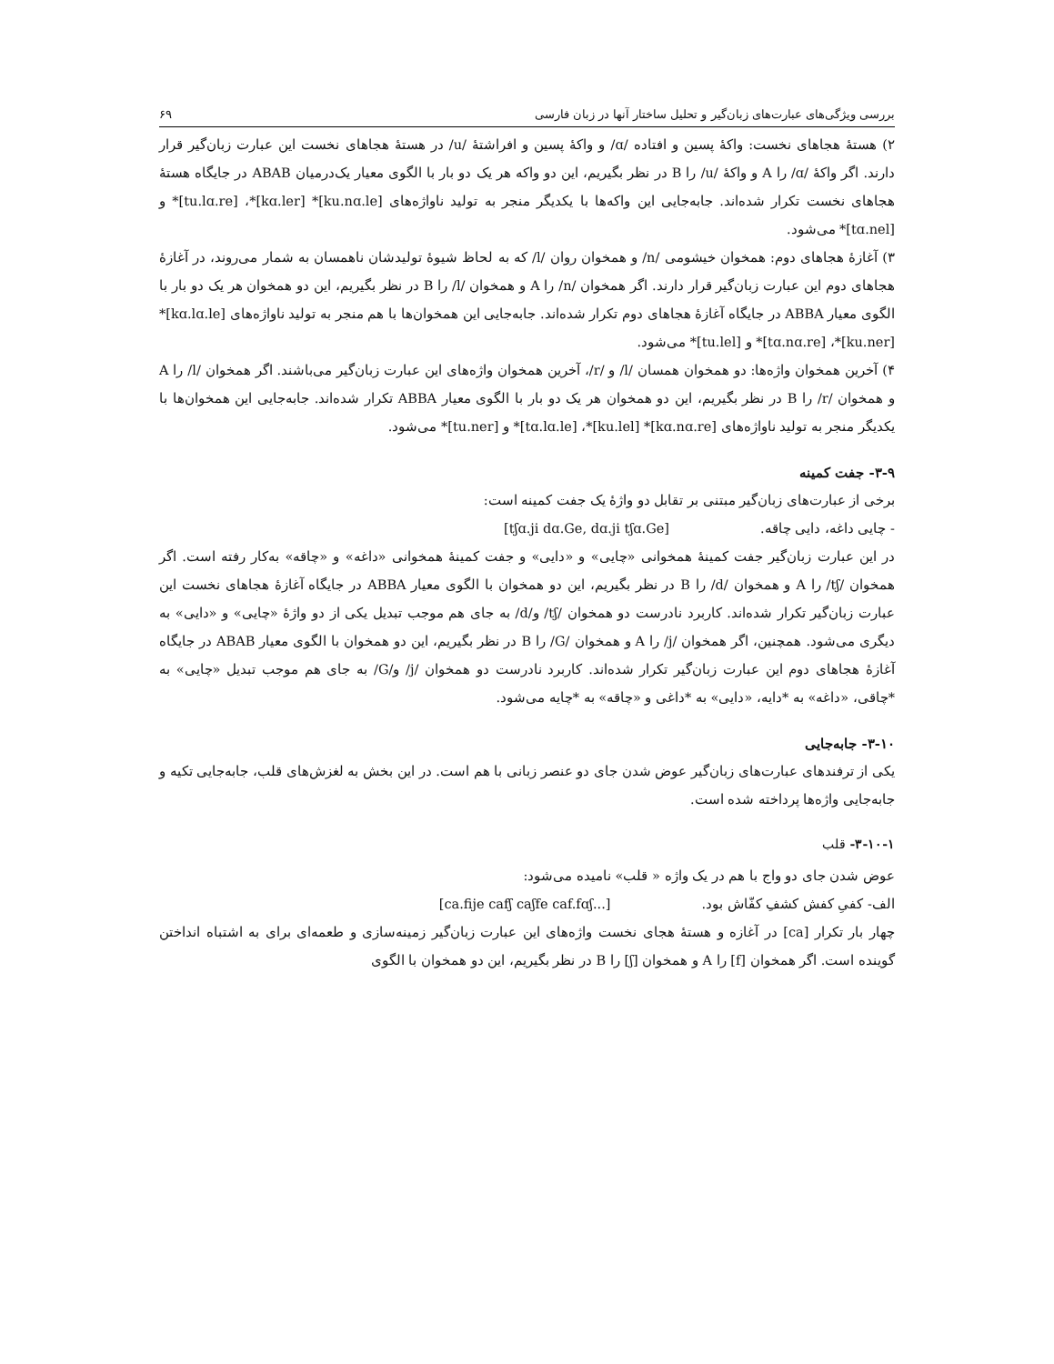بررسی ویژگی‌های عبارت‌های زبان‌گیر و تحلیل ساختار آنها در زبان فارسی ۶۹
۲) هستهٔ هجاهای نخست: واکهٔ پسین و افتاده /ɑ/ و واکهٔ پسین و افراشتهٔ /u/ در هستهٔ هجاهای نخست این عبارت زبان‌گیر قرار دارند. اگر واکهٔ /ɑ/ را A و واکهٔ /u/ را B در نظر بگیریم، این دو واکه هر یک دو بار با الگوی معیار یک‌درمیان ABAB در جایگاه هستهٔ هجاهای نخست تکرار شده‌اند. جابه‌جایی این واکه‌ها با یکدیگر منجر به تولید ناواژه‌های [ku.nɑ.le]* [kɑ.ler]*، [tu.lɑ.re]* و [tɑ.nel]* می‌شود.
۳) آغازهٔ هجاهای دوم: همخوان خیشومی /n/ و همخوان روان /l/ که به لحاظ شیوهٔ تولیدشان ناهمسان به شمار می‌روند، در آغازهٔ هجاهای دوم این عبارت زبان‌گیر قرار دارند. اگر همخوان /n/ را A و همخوان /l/ را B در نظر بگیریم، این دو همخوان هر یک دو بار با الگوی معیار ABBA در جایگاه آغازهٔ هجاهای دوم تکرار شده‌اند. جابه‌جایی این همخوان‌ها با هم منجر به تولید ناواژه‌های [kɑ.lɑ.le]* [ku.ner]*، [tɑ.nɑ.re]* و [tu.lel]* می‌شود.
۴) آخرین همخوان واژه‌ها: دو همخوان همسان /l/ و /r/، آخرین همخوان واژه‌های این عبارت زبان‌گیر می‌باشند. اگر همخوان /l/ را A و همخوان /r/ را B در نظر بگیریم، این دو همخوان هر یک دو بار با الگوی معیار ABBA تکرار شده‌اند. جابه‌جایی این همخوان‌ها با یکدیگر منجر به تولید ناواژه‌های [kɑ.nɑ.re]* [ku.lel]*، [tɑ.lɑ.le]* و [tu.ner]* می‌شود.
۳-۹- جفت کمینه
برخی از عبارت‌های زبان‌گیر مبتنی بر تقابل دو واژهٔ یک جفت کمینه است:
- چایی داغه، دایی چاقه. [tʃɑ.ji dɑ.Ge, dɑ.ji tʃɑ.Ge]
در این عبارت زبان‌گیر جفت کمینهٔ همخوانی «چایی» و «دایی» و جفت کمینهٔ همخوانی «داغه» و «چاقه» به‌کار رفته است. اگر همخوان /tʃ/ را A و همخوان /d/ را B در نظر بگیریم، این دو همخوان با الگوی معیار ABBA در جایگاه آغازهٔ هجاهای نخست این عبارت زبان‌گیر تکرار شده‌اند. کاربرد نادرست دو همخوان /tʃ/ و/d/ به جای هم موجب تبدیل یکی از دو واژهٔ «چایی» و «دایی» به دیگری می‌شود. همچنین، اگر همخوان /j/ را A و همخوان /G/ را B در نظر بگیریم، این دو همخوان با الگوی معیار ABAB در جایگاه آغازهٔ هجاهای دوم این عبارت زبان‌گیر تکرار شده‌اند. کاربرد نادرست دو همخوان /j/ و/G/ به جای هم موجب تبدیل «چایی» به *چاقی، «داغه» به *دایه، «دایی» به *داغی و «چاقه» به *چایه می‌شود.
۳-۱۰- جابه‌جایی
یکی از ترفندهای عبارت‌های زبان‌گیر عوض شدن جای دو عنصر زبانی با هم است. در این بخش به لغزش‌های قلب، جابه‌جایی تکیه و جابه‌جایی واژه‌ها پرداخته شده است.
۳-۱۰-۱- قلب
عوض شدن جای دو واج با هم در یک واژه « قلب» نامیده می‌شود:
الف- کفیِ کفش کشفِ کفّاش بود. [ca.fije cafʃ caʃfe caf.fɑʃ...]
چهار بار تکرار [ca] در آغازه و هستهٔ هجای نخست واژه‌های این عبارت زبان‌گیر زمینه‌سازی و طعمه‌ای برای به اشتباه انداختن گوینده است. اگر همخوان [f] را A و همخوان [ʃ] را B در نظر بگیریم، این دو همخوان با الگوی